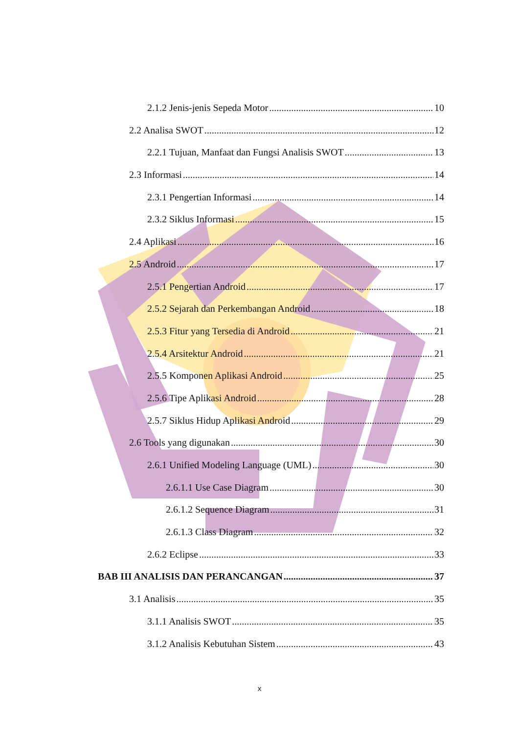2.1.2 Jenis-jenis Sepeda Motor 10
2.2 Analisa SWOT 12
2.2.1 Tujuan, Manfaat dan Fungsi Analisis SWOT 13
2.3 Informasi 14
2.3.1 Pengertian Informasi 14
2.3.2 Siklus Informasi 15
2.4 Aplikasi 16
2.5 Android 17
2.5.1 Pengertian Android 17
2.5.2 Sejarah dan Perkembangan Android 18
2.5.3 Fitur yang Tersedia di Android 21
2.5.4 Arsitektur Android 21
2.5.5 Komponen Aplikasi Android 25
2.5.6 Tipe Aplikasi Android 28
2.5.7 Siklus Hidup Aplikasi Android 29
2.6 Tools yang digunakan 30
2.6.1 Unified Modeling Language (UML) 30
2.6.1.1 Use Case Diagram 30
2.6.1.2 Sequence Diagram 31
2.6.1.3 Class Diagram 32
2.6.2 Eclipse 33
BAB III ANALISIS DAN PERANCANGAN 37
3.1 Analisis 35
3.1.1 Analisis SWOT 35
3.1.2 Analisis Kebutuhan Sistem 43
x